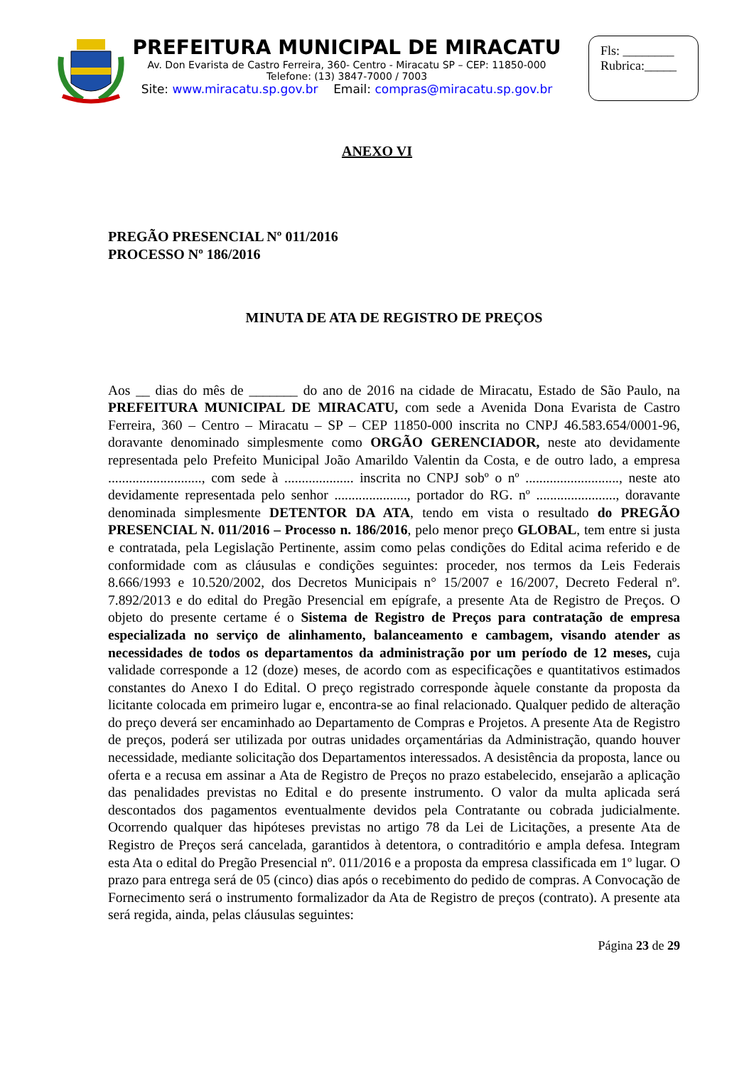PREFEITURA MUNICIPAL DE MIRACATU
Av. Don Evarista de Castro Ferreira, 360- Centro - Miracatu SP – CEP: 11850-000
Telefone: (13) 3847-7000 / 7003
Site: www.miracatu.sp.gov.br Email: compras@miracatu.sp.gov.br
Fls: ________
Rubrica:_____
ANEXO VI
PREGÃO PRESENCIAL Nº 011/2016
PROCESSO Nº 186/2016
MINUTA DE ATA DE REGISTRO DE PREÇOS
Aos __ dias do mês de _______ do ano de 2016 na cidade de Miracatu, Estado de São Paulo, na PREFEITURA MUNICIPAL DE MIRACATU, com sede a Avenida Dona Evarista de Castro Ferreira, 360 – Centro – Miracatu – SP – CEP 11850-000 inscrita no CNPJ 46.583.654/0001-96, doravante denominado simplesmente como ORGÃO GERENCIADOR, neste ato devidamente representada pelo Prefeito Municipal João Amarildo Valentin da Costa, e de outro lado, a empresa ..........................., com sede à .................... inscrita no CNPJ sobº o nº ..........................., neste ato devidamente representada pelo senhor ....................., portador do RG. nº ......................., doravante denominada simplesmente DETENTOR DA ATA, tendo em vista o resultado do PREGÃO PRESENCIAL N. 011/2016 – Processo n. 186/2016, pelo menor preço GLOBAL, tem entre si justa e contratada, pela Legislação Pertinente, assim como pelas condições do Edital acima referido e de conformidade com as cláusulas e condições seguintes: proceder, nos termos da Leis Federais 8.666/1993 e 10.520/2002, dos Decretos Municipais n° 15/2007 e 16/2007, Decreto Federal nº. 7.892/2013 e do edital do Pregão Presencial em epígrafe, a presente Ata de Registro de Preços. O objeto do presente certame é o Sistema de Registro de Preços para contratação de empresa especializada no serviço de alinhamento, balanceamento e cambagem, visando atender as necessidades de todos os departamentos da administração por um período de 12 meses, cuja validade corresponde a 12 (doze) meses, de acordo com as especificações e quantitativos estimados constantes do Anexo I do Edital. O preço registrado corresponde àquele constante da proposta da licitante colocada em primeiro lugar e, encontra-se ao final relacionado. Qualquer pedido de alteração do preço deverá ser encaminhado ao Departamento de Compras e Projetos. A presente Ata de Registro de preços, poderá ser utilizada por outras unidades orçamentárias da Administração, quando houver necessidade, mediante solicitação dos Departamentos interessados. A desistência da proposta, lance ou oferta e a recusa em assinar a Ata de Registro de Preços no prazo estabelecido, ensejarão a aplicação das penalidades previstas no Edital e do presente instrumento. O valor da multa aplicada será descontados dos pagamentos eventualmente devidos pela Contratante ou cobrada judicialmente. Ocorrendo qualquer das hipóteses previstas no artigo 78 da Lei de Licitações, a presente Ata de Registro de Preços será cancelada, garantidos à detentora, o contraditório e ampla defesa. Integram esta Ata o edital do Pregão Presencial nº. 011/2016 e a proposta da empresa classificada em 1º lugar. O prazo para entrega será de 05 (cinco) dias após o recebimento do pedido de compras. A Convocação de Fornecimento será o instrumento formalizador da Ata de Registro de preços (contrato). A presente ata será regida, ainda, pelas cláusulas seguintes:
Página 23 de 29